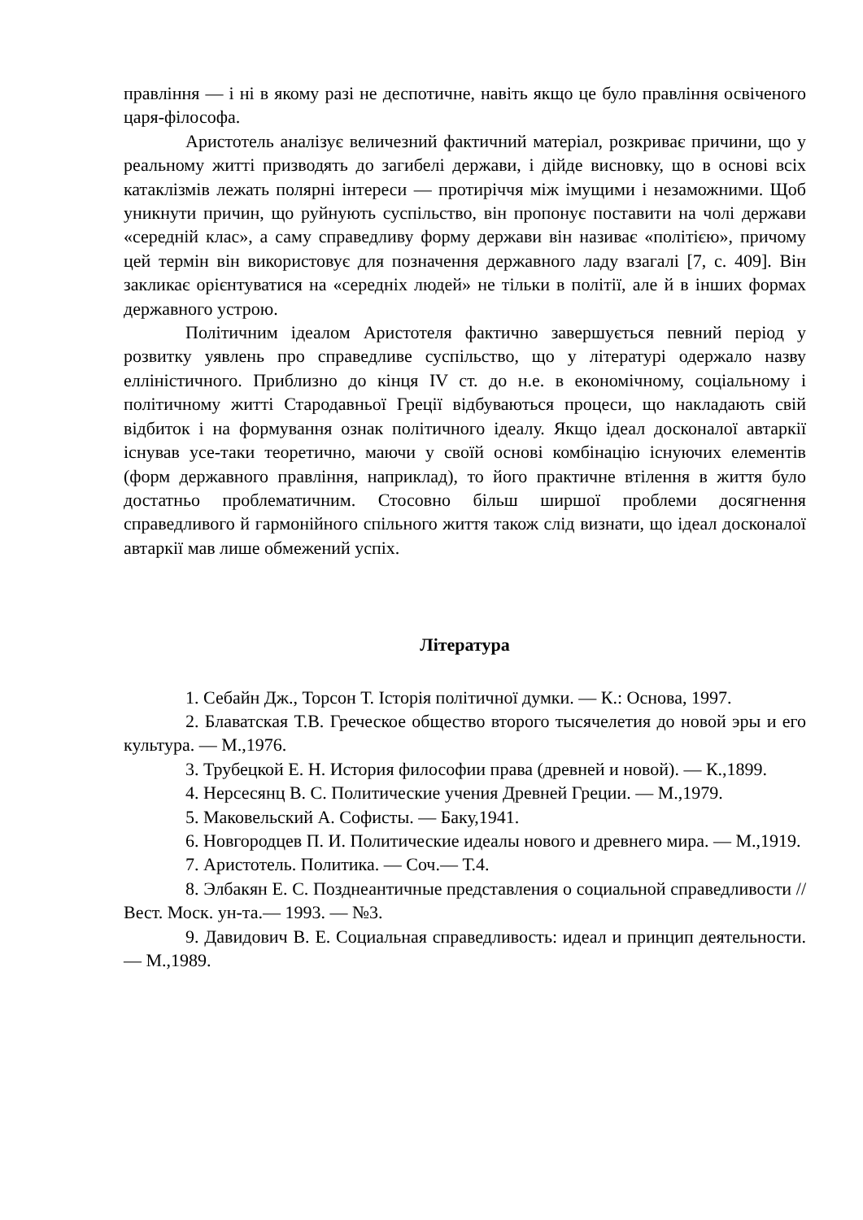правління — і ні в якому разі не деспотичне, навіть якщо це було правління освіченого царя-філософа.
Аристотель аналізує величезний фактичний матеріал, розкриває причини, що у реальному житті призводять до загибелі держави, і дійде висновку, що в основі всіх катаклізмів лежать полярні інтереси — протиріччя між імущими і незаможними. Щоб уникнути причин, що руйнують суспільство, він пропонує поставити на чолі держави «середній клас», а саму справедливу форму держави він називає «політією», причому цей термін він використовує для позначення державного ладу взагалі [7, с. 409]. Він закликає орієнтуватися на «середніх людей» не тільки в політії, але й в інших формах державного устрою.
Політичним ідеалом Аристотеля фактично завершується певний період у розвитку уявлень про справедливе суспільство, що у літературі одержало назву елліністичного. Приблизно до кінця IV ст. до н.е. в економічному, соціальному і політичному житті Стародавньої Греції відбуваються процеси, що накладають свій відбиток і на формування ознак політичного ідеалу. Якщо ідеал досконалої автаркії існував усе-таки теоретично, маючи у своїй основі комбінацію існуючих елементів (форм державного правління, наприклад), то його практичне втілення в життя було достатньо проблематичним. Стосовно більш ширшої проблеми досягнення справедливого й гармонійного спільного життя також слід визнати, що ідеал досконалої автаркії мав лише обмежений успіх.
Література
1. Себайн Дж., Торсон Т. Історія політичної думки. — К.: Основа, 1997.
2. Блаватская Т.В. Греческое общество второго тысячелетия до новой эры и его культура. — М.,1976.
3. Трубецкой Е. Н. История философии права (древней и новой). — К.,1899.
4. Нерсесянц В. С. Политические учения Древней Греции. — М.,1979.
5. Маковельский А. Софисты. — Баку,1941.
6. Новгородцев П. И. Политические идеалы нового и древнего мира. — М.,1919.
7. Аристотель. Политика. — Соч.— Т.4.
8. Элбакян Е. С. Позднеантичные представления о социальной справедливости // Вест. Моск. ун-та.— 1993. — №3.
9. Давидович В. Е. Социальная справедливость: идеал и принцип деятельности. — М.,1989.